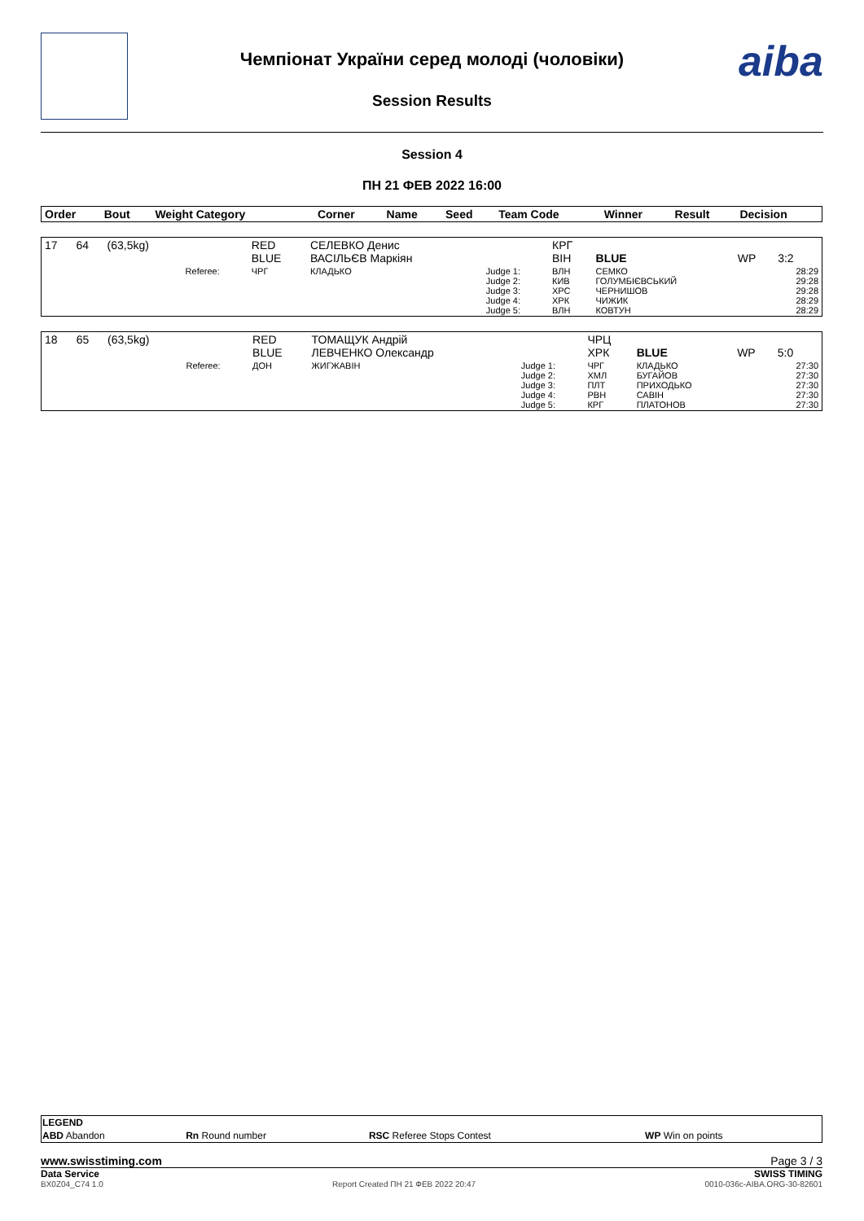Чемпіонат України серед молоді (чоловіки)
Session Results
aiba
Session 4
ПН 21 ФЕВ 2022 16:00
| Order | Bout | Weight Category | | Corner | Name | Seed | Team Code | Winner | Result | Decision |
| --- | --- | --- | --- | --- | --- | --- | --- | --- | --- | --- |
| 17 | 64 | (63,5kg) | | RED BLUE | СЕЛЕВКО Денис ВАСІЛЬЄВ Маркіян | | КРГ ВІН | BLUE | WP | 3:2 |
| | | | Referee: | ЧРГ | КЛАДЬКО | Judge 1: Judge 2: Judge 3: Judge 4: Judge 5: | ВЛН КИВ ХРС ХРК ВЛН | СЕМКО ГОЛУМБІЄВСЬКИЙ ЧЕРНИШОВ ЧИЖИК КОВТУН | | 28:29 29:28 29:28 28:29 28:29 |
| 18 | 65 | (63,5kg) | | RED BLUE | ТОМАЩУК Андрій ЛЕВЧЕНКО Олександр | | ЧРЦ ХРК | BLUE | WP | 5:0 |
| | | | Referee: | ДОН | ЖИГЖАВІН | Judge 1: Judge 2: Judge 3: Judge 4: Judge 5: | ЧРГ ХМЛ ПЛТ РВН КРГ | КЛАДЬКО БУГАЙОВ ПРИХОДЬКО САВІН ПЛАТОНОВ | | 27:30 27:30 27:30 27:30 27:30 |
| LEGEND | | | |
| --- | --- | --- | --- |
| ABD Abandon | Rn Round number | RSC Referee Stops Contest | WP Win on points |
www.swisstiming.com Page 3 / 3
Data Service SWISS TIMING
BX0Z04_C74 1.0 Report Created ПН 21 ФЕВ 2022 20:47 0010-036c-AIBA.ORG-30-82601